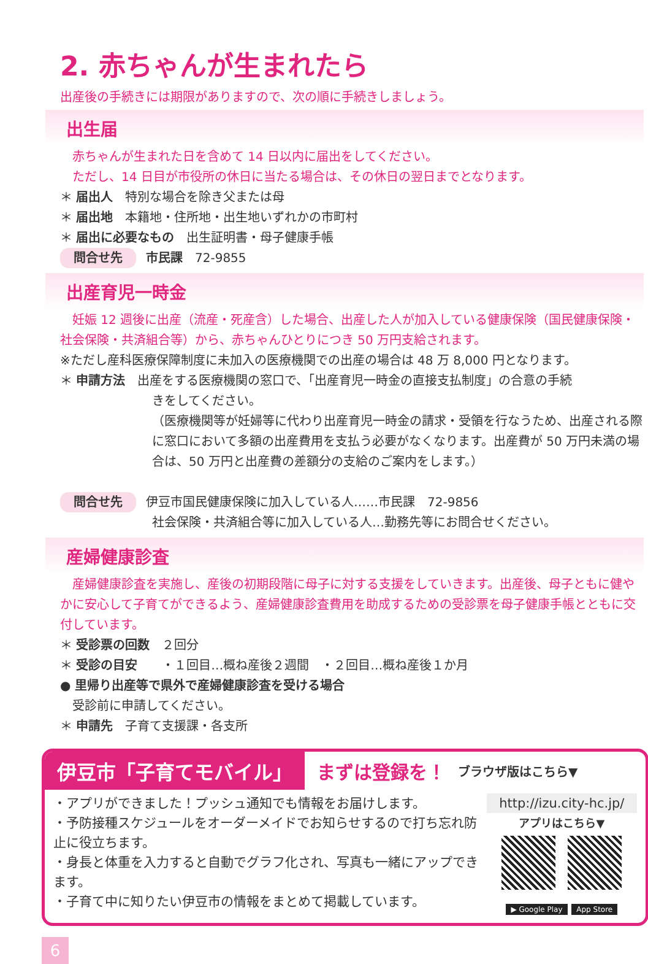2. 赤ちゃんが生まれたら
出産後の手続きには期限がありますので、次の順に手続きしましょう。
出生届
　赤ちゃんが生まれた日を含めて 14 日以内に届出をしてください。
　ただし、14 日目が市役所の休日に当たる場合は、その休日の翌日までとなります。
＊ 届出人　特別な場合を除き父または母
＊ 届出地　本籍地・住所地・出生地いずれかの市町村
＊ 届出に必要なもの　出生証明書・母子健康手帳
問合せ先 市民課　72-9855
出産育児一時金
　妊娠 12 週後に出産（流産・死産含）した場合、出産した人が加入している健康保険（国民健康保険・社会保険・共済組合等）から、赤ちゃんひとりにつき 50 万円支給されます。
※ただし産科医療保障制度に未加入の医療機関での出産の場合は 48 万 8,000 円となります。
＊ 申請方法　出産をする医療機関の窓口で、「出産育児一時金の直接支払制度」の合意の手続
きをしてください。
（医療機関等が妊婦等に代わり出産育児一時金の請求・受領を行なうため、出産される際に窓口において多額の出産費用を支払う必要がなくなります。出産費が 50 万円未満の場合は、50 万円と出産費の差額分の支給のご案内をします。）
問合せ先 伊豆市国民健康保険に加入している人……市民課　72-9856
社会保険・共済組合等に加入している人…勤務先等にお問合せください。
産婦健康診査
　産婦健康診査を実施し、産後の初期段階に母子に対する支援をしていきます。出産後、母子ともに健やかに安心して子育てができるよう、産婦健康診査費用を助成するための受診票を母子健康手帳とともに交付しています。
＊ 受診票の回数　２回分
＊ 受診の目安　　・１回目…概ね産後２週間　・２回目…概ね産後１か月
● 里帰り出産等で県外で産婦健康診査を受ける場合
　受診前に申請してください。
＊ 申請先　子育て支援課・各支所
伊豆市「子育てモバイル」
まずは登録を！
ブラウザ版はこちら▼
・アプリができました！プッシュ通知でも情報をお届けします。
・予防接種スケジュールをオーダーメイドでお知らせするので打ち忘れ防止に役立ちます。
・身長と体重を入力すると自動でグラフ化され、写真も一緒にアップできます。
・子育て中に知りたい伊豆市の情報をまとめて掲載しています。
http://izu.city-hc.jp/
アプリはこちら▼
▶ Google Play App Store
6